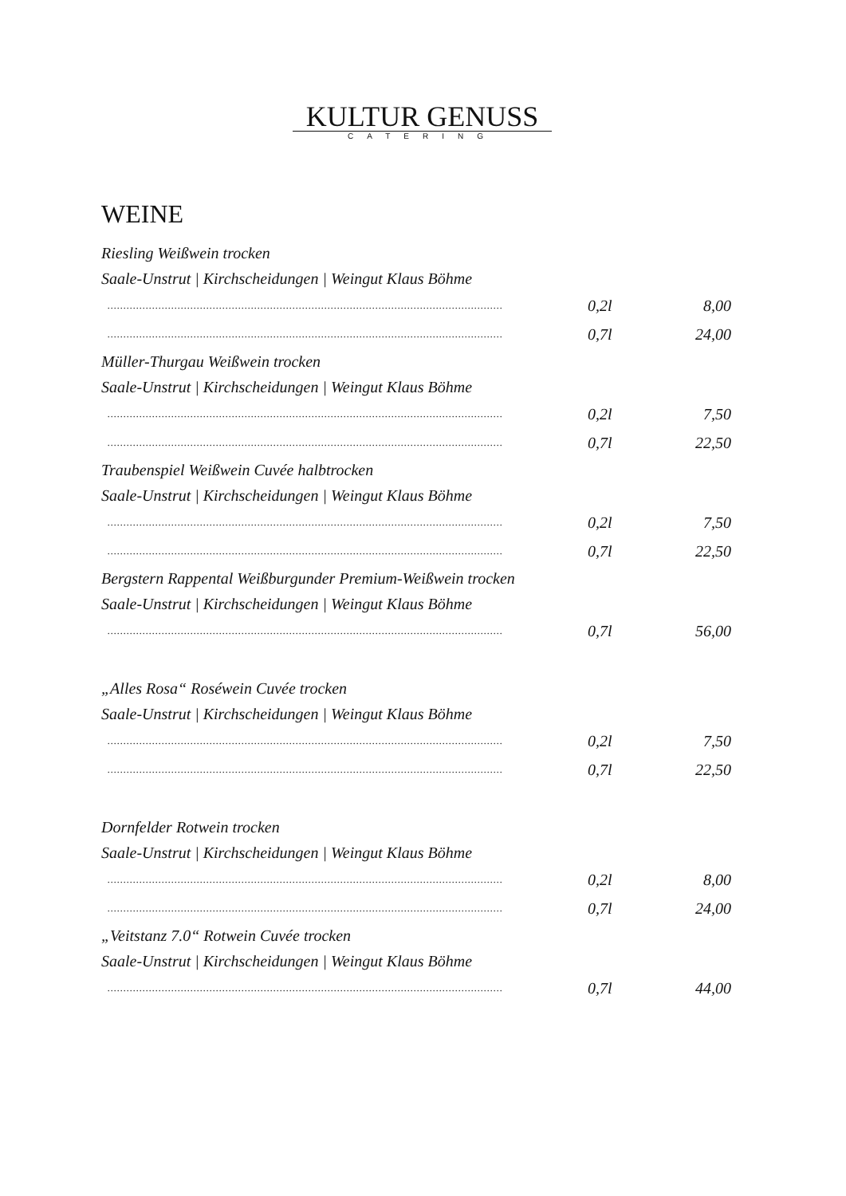KULTUR GENUSS
CATERING
WEINE
Riesling Weißwein trocken
Saale-Unstrut | Kirchscheidungen | Weingut Klaus Böhme
............................................................................................................................ 0,2l 8,00
............................................................................................................................ 0,7l 24,00
Müller-Thurgau Weißwein trocken
Saale-Unstrut | Kirchscheidungen | Weingut Klaus Böhme
............................................................................................................................ 0,2l 7,50
............................................................................................................................ 0,7l 22,50
Traubenspiel Weißwein Cuvée halbtrocken
Saale-Unstrut | Kirchscheidungen | Weingut Klaus Böhme
............................................................................................................................ 0,2l 7,50
............................................................................................................................ 0,7l 22,50
Bergstern Rappental Weißburgunder Premium-Weißwein trocken
Saale-Unstrut | Kirchscheidungen | Weingut Klaus Böhme
............................................................................................................................ 0,7l 56,00
„Alles Rosa“ Roséwein Cuvée trocken
Saale-Unstrut | Kirchscheidungen | Weingut Klaus Böhme
............................................................................................................................ 0,2l 7,50
............................................................................................................................ 0,7l 22,50
Dornfelder Rotwein trocken
Saale-Unstrut | Kirchscheidungen | Weingut Klaus Böhme
............................................................................................................................ 0,2l 8,00
............................................................................................................................ 0,7l 24,00
„Veitstanz 7.0“ Rotwein Cuvée trocken
Saale-Unstrut | Kirchscheidungen | Weingut Klaus Böhme
............................................................................................................................ 0,7l 44,00